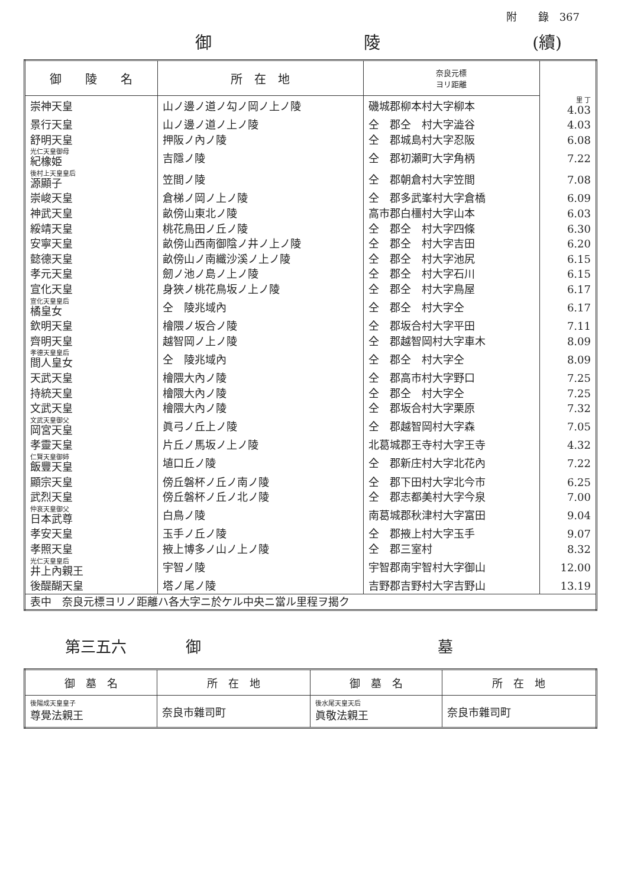附　　錄　367
御 陵 (續)
| 御 陵 名 | 所 在 地 | 奈良元標 ヨリ距離 | |
| --- | --- | --- | --- |
| 崇神天皇 | 山ノ邊ノ道ノ勾ノ岡ノ上ノ陵 | 磯城郡柳本村大字柳本 | 里 丁 4.03 |
| 景行天皇 | 山ノ邊ノ道ノ上ノ陵 | 仝 郡仝 村大字澁谷 | 4.03 |
| 舒明天皇 | 押阪ノ內ノ陵 | 仝 郡城島村大字忍阪 | 6.08 |
| 光仁天皇御母 紀橡姫 | 吉隱ノ陵 | 仝 郡初瀬町大字角柄 | 7.22 |
| 後村上天皇皇后 源顯子 | 笠間ノ陵 | 仝 郡朝倉村大字笠間 | 7.08 |
| 崇峻天皇 | 倉梯ノ岡ノ上ノ陵 | 仝 郡多武峯村大字倉橋 | 6.09 |
| 神武天皇 | 畝傍山東北ノ陵 | 高市郡白橿村大字山本 | 6.03 |
| 綏靖天皇 | 桃花鳥田ノ丘ノ陵 | 仝 郡仝 村大字四條 | 6.30 |
| 安寧天皇 | 畝傍山西南御陰ノ井ノ上ノ陵 | 仝 郡仝 村大字吉田 | 6.20 |
| 懿德天皇 | 畝傍山ノ南纖沙溪ノ上ノ陵 | 仝 郡仝 村大字池尻 | 6.15 |
| 孝元天皇 | 劒ノ池ノ島ノ上ノ陵 | 仝 郡仝 村大字石川 | 6.15 |
| 宣化天皇 | 身狹ノ桃花鳥坂ノ上ノ陵 | 仝 郡仝 村大字鳥屋 | 6.17 |
| 宣化天皇皇后 橘皇女 | 仝 陵兆域內 | 仝 郡仝 村大字仝 | 6.17 |
| 欽明天皇 | 檜隈ノ坂合ノ陵 | 仝 郡坂合村大字平田 | 7.11 |
| 齊明天皇 | 越智岡ノ上ノ陵 | 仝 郡越智岡村大字車木 | 8.09 |
| 孝德天皇皇后 間人皇女 | 仝 陵兆域內 | 仝 郡仝 村大字仝 | 8.09 |
| 天武天皇 | 檜隈大內ノ陵 | 仝 郡高市村大字野口 | 7.25 |
| 持統天皇 | 檜隈大內ノ陵 | 仝 郡仝 村大字仝 | 7.25 |
| 文武天皇 | 檜隈大內ノ陵 | 仝 郡坂合村大字栗原 | 7.32 |
| 文武天皇御父 岡宮天皇 | 眞弓ノ丘上ノ陵 | 仝 郡越智岡村大字森 | 7.05 |
| 孝靈天皇 | 片丘ノ馬坂ノ上ノ陵 | 北葛城郡王寺村大字王寺 | 4.32 |
| 仁賢天皇御姉 飯豐天皇 | 埴口丘ノ陵 | 仝 郡新庄村大字北花內 | 7.22 |
| 顯宗天皇 | 傍丘磐杯ノ丘ノ南ノ陵 | 仝 郡下田村大字北今市 | 6.25 |
| 武烈天皇 | 傍丘磐杯ノ丘ノ北ノ陵 | 仝 郡志都美村大字今泉 | 7.00 |
| 仲哀天皇御父 日本武尊 | 白鳥ノ陵 | 南葛城郡秋津村大字富田 | 9.04 |
| 孝安天皇 | 玉手ノ丘ノ陵 | 仝 郡掖上村大字玉手 | 9.07 |
| 孝照天皇 | 掖上博多ノ山ノ上ノ陵 | 仝 郡三室村 | 8.32 |
| 光仁天皇皇后 井上內親王 | 宇智ノ陵 | 宇智郡南宇智村大字御山 | 12.00 |
| 後醍醐天皇 | 塔ノ尾ノ陵 | 吉野郡吉野村大字吉野山 | 13.19 |
| 表中 奈良元標ヨリノ距離ハ各大字ニ於ケル中央ニ當ル里程ヲ揭ク | | | |
第三五六 御 墓
| 御 墓 名 | 所 在 地 | 御 墓 名 | 所 在 地 |
| --- | --- | --- | --- |
| 後陽成天皇皇子 尊覺法親王 | 奈良市雜司町 | 後水尾天皇天后 眞敬法親王 | 奈良市雜司町 |